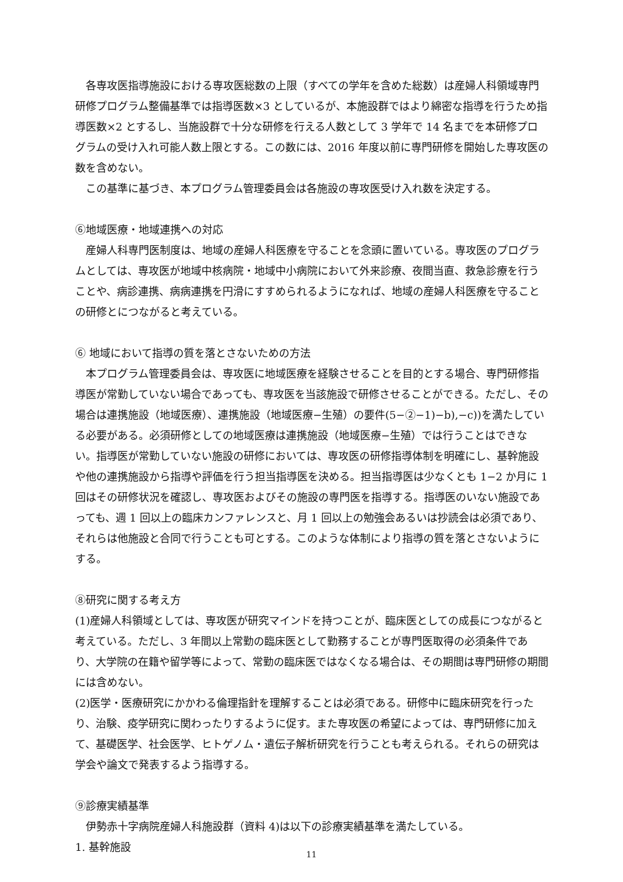各専攻医指導施設における専攻医総数の上限（すべての学年を含めた総数）は産婦人科領域専門研修プログラム整備基準では指導医数×3 としているが、本施設群ではより綿密な指導を行うため指導医数×2 とするし、当施設群で十分な研修を行える人数として 3 学年で 14 名までを本研修プログラムの受け入れ可能人数上限とする。この数には、2016 年度以前に専門研修を開始した専攻医の数を含めない。
この基準に基づき、本プログラム管理委員会は各施設の専攻医受け入れ数を決定する。
⑥地域医療・地域連携への対応
産婦人科専門医制度は、地域の産婦人科医療を守ることを念頭に置いている。専攻医のプログラムとしては、専攻医が地域中核病院・地域中小病院において外来診療、夜間当直、救急診療を行うことや、病診連携、病病連携を円滑にすすめられるようになれば、地域の産婦人科医療を守ることの研修とにつながると考えている。
⑥ 地域において指導の質を落とさないための方法
本プログラム管理委員会は、専攻医に地域医療を経験させることを目的とする場合、専門研修指導医が常勤していない場合であっても、専攻医を当該施設で研修させることができる。ただし、その場合は連携施設（地域医療）、連携施設（地域医療−生殖）の要件(5−②−1)−b),−c))を満たしている必要がある。必須研修としての地域医療は連携施設（地域医療−生殖）では行うことはできない。指導医が常勤していない施設の研修においては、専攻医の研修指導体制を明確にし、基幹施設や他の連携施設から指導や評価を行う担当指導医を決める。担当指導医は少なくとも 1−2 か月に 1 回はその研修状況を確認し、専攻医およびその施設の専門医を指導する。指導医のいない施設であっても、週 1 回以上の臨床カンファレンスと、月 1 回以上の勉強会あるいは抄読会は必須であり、それらは他施設と合同で行うことも可とする。このような体制により指導の質を落とさないようにする。
⑧研究に関する考え方
(1)産婦人科領域としては、専攻医が研究マインドを持つことが、臨床医としての成長につながると考えている。ただし、3 年間以上常勤の臨床医として勤務することが専門医取得の必須条件であり、大学院の在籍や留学等によって、常勤の臨床医ではなくなる場合は、その期間は専門研修の期間には含めない。
(2)医学・医療研究にかかわる倫理指針を理解することは必須である。研修中に臨床研究を行ったり、治験、疫学研究に関わったりするように促す。また専攻医の希望によっては、専門研修に加えて、基礎医学、社会医学、ヒトゲノム・遺伝子解析研究を行うことも考えられる。それらの研究は学会や論文で発表するよう指導する。
⑨診療実績基準
伊勢赤十字病院産婦人科施設群（資料 4)は以下の診療実績基準を満たしている。
1. 基幹施設
11